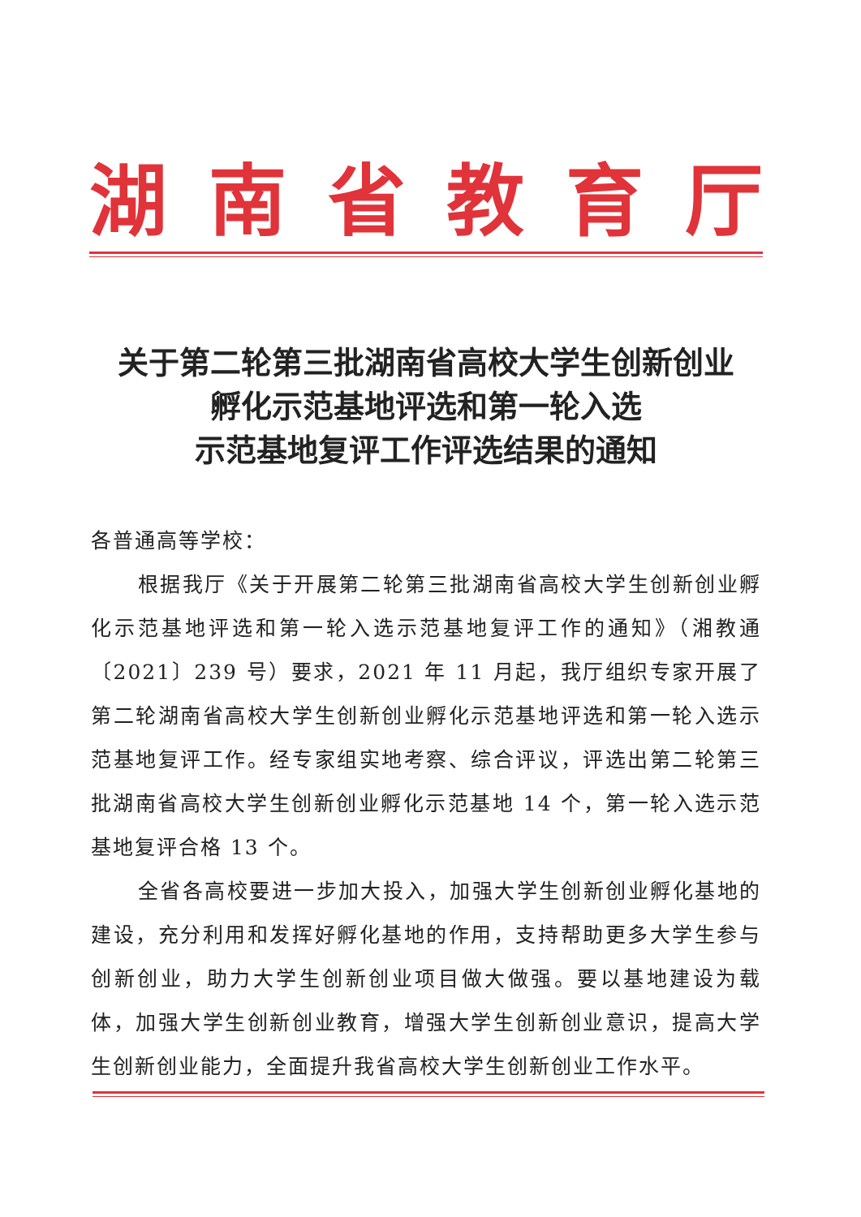湖南省教育厅
关于第二轮第三批湖南省高校大学生创新创业
孵化示范基地评选和第一轮入选
示范基地复评工作评选结果的通知
各普通高等学校：
根据我厅《关于开展第二轮第三批湖南省高校大学生创新创业孵化示范基地评选和第一轮入选示范基地复评工作的通知》（湘教通〔2021〕239 号）要求，2021 年 11 月起，我厅组织专家开展了第二轮湖南省高校大学生创新创业孵化示范基地评选和第一轮入选示范基地复评工作。经专家组实地考察、综合评议，评选出第二轮第三批湖南省高校大学生创新创业孵化示范基地 14 个，第一轮入选示范基地复评合格 13 个。
全省各高校要进一步加大投入，加强大学生创新创业孵化基地的建设，充分利用和发挥好孵化基地的作用，支持帮助更多大学生参与创新创业，助力大学生创新创业项目做大做强。要以基地建设为载体，加强大学生创新创业教育，增强大学生创新创业意识，提高大学生创新创业能力，全面提升我省高校大学生创新创业工作水平。